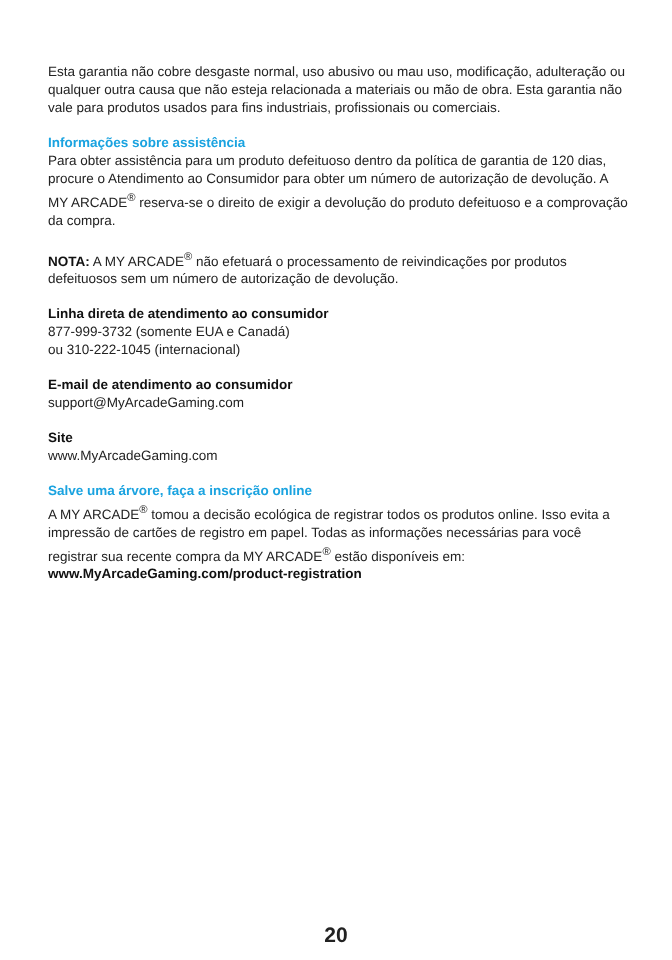Esta garantia não cobre desgaste normal, uso abusivo ou mau uso, modificação, adulteração ou qualquer outra causa que não esteja relacionada a materiais ou mão de obra. Esta garantia não vale para produtos usados para fins industriais, profissionais ou comerciais.
Informações sobre assistência
Para obter assistência para um produto defeituoso dentro da política de garantia de 120 dias, procure o Atendimento ao Consumidor para obter um número de autorização de devolução. A MY ARCADE<sup>®</sup> reserva-se o direito de exigir a devolução do produto defeituoso e a comprovação da compra.
NOTA: A MY ARCADE<sup>®</sup> não efetuará o processamento de reivindicações por produtos defeituosos sem um número de autorização de devolução.
Linha direta de atendimento ao consumidor
877-999-3732 (somente EUA e Canadá)
ou 310-222-1045 (internacional)
E-mail de atendimento ao consumidor
support@MyArcadeGaming.com
Site
www.MyArcadeGaming.com
Salve uma árvore, faça a inscrição online
A MY ARCADE<sup>®</sup> tomou a decisão ecológica de registrar todos os produtos online. Isso evita a impressão de cartões de registro em papel. Todas as informações necessárias para você registrar sua recente compra da MY ARCADE<sup>®</sup> estão disponíveis em:
www.MyArcadeGaming.com/product-registration
20